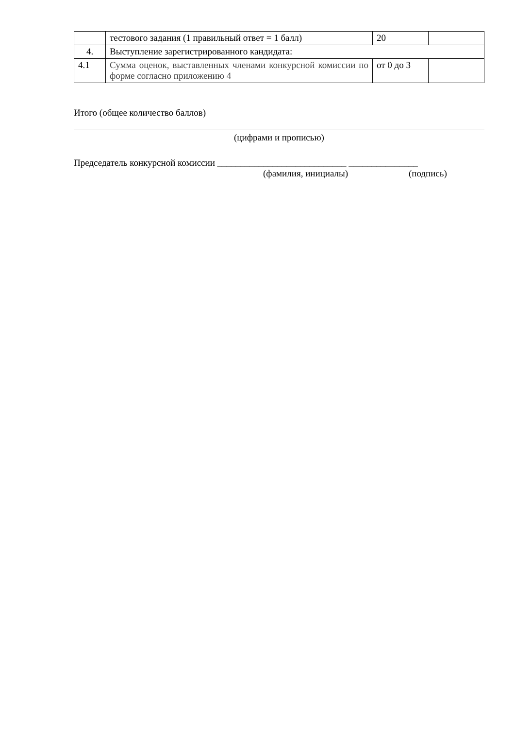| | тестового задания (1 правильный ответ = 1 балл) | 20 | |
| 4. | Выступление зарегистрированного кандидата: | | |
| 4.1 | Сумма оценок, выставленных членами конкурсной комиссии по форме согласно приложению 4 | от 0 до 3 | |
Итого (общее количество баллов)
(цифрами и прописью)
Председатель конкурсной комиссии ____________________________ _______________
(фамилия, инициалы) (подпись)